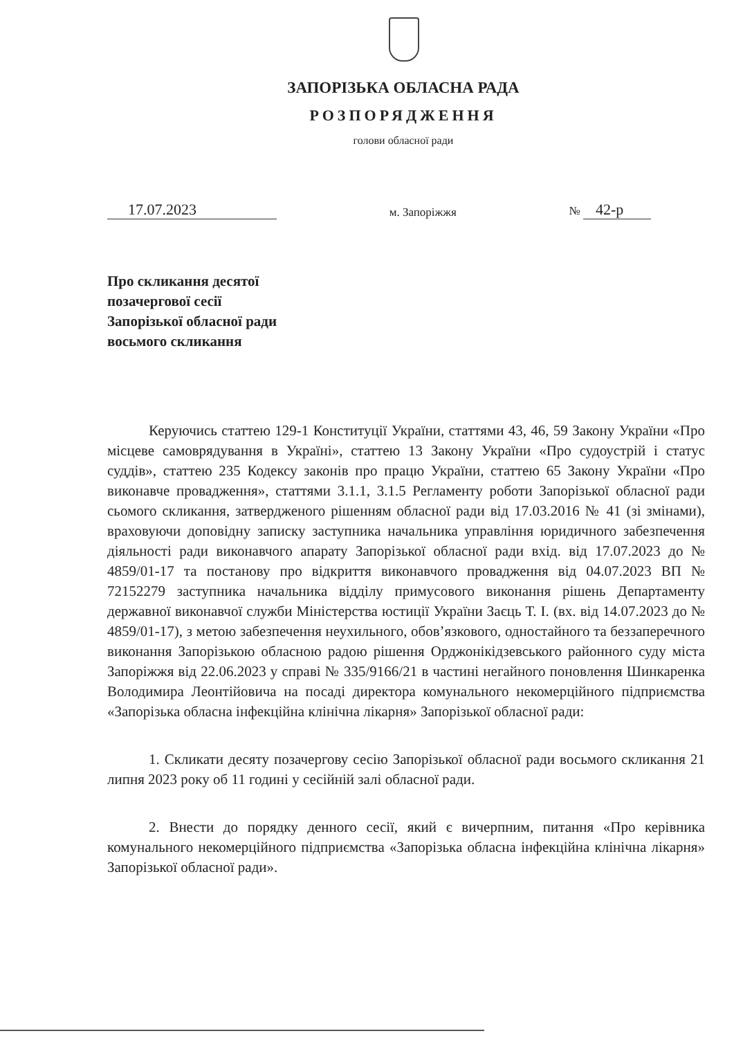ЗАПОРІЗЬКА ОБЛАСНА РАДА
РОЗПОРЯДЖЕННЯ
голови обласної ради
17.07.2023
м. Запоріжжя
№ 42-р
Про скликання десятої
позачергової сесії
Запорізької обласної ради
восьмого скликання
Керуючись статтею 129-1 Конституції України, статтями 43, 46, 59 Закону України «Про місцеве самоврядування в Україні», статтею 13 Закону України «Про судоустрій і статус суддів», статтею 235 Кодексу законів про працю України, статтею 65 Закону України «Про виконавче провадження», статтями 3.1.1, 3.1.5 Регламенту роботи Запорізької обласної ради сьомого скликання, затвердженого рішенням обласної ради від 17.03.2016 № 41 (зі змінами), враховуючи доповідну записку заступника начальника управління юридичного забезпечення діяльності ради виконавчого апарату Запорізької обласної ради вхід. від 17.07.2023 до № 4859/01-17 та постанову про відкриття виконавчого провадження від 04.07.2023 ВП № 72152279 заступника начальника відділу примусового виконання рішень Департаменту державної виконавчої служби Міністерства юстиції України Заєць Т. І. (вх. від 14.07.2023 до № 4859/01-17), з метою забезпечення неухильного, обов’язкового, одностайного та беззаперечного виконання Запорізькою обласною радою рішення Орджонікідзевського районного суду міста Запоріжжя від 22.06.2023 у справі № 335/9166/21 в частині негайного поновлення Шинкаренка Володимира Леонтійовича на посаді директора комунального некомерційного підприємства «Запорізька обласна інфекційна клінічна лікарня» Запорізької обласної ради:
1. Скликати десяту позачергову сесію Запорізької обласної ради восьмого скликання 21 липня 2023 року об 11 годині у сесійній залі обласної ради.
2. Внести до порядку денного сесії, який є вичерпним, питання «Про керівника комунального некомерційного підприємства «Запорізька обласна інфекційна клінічна лікарня» Запорізької обласної ради».